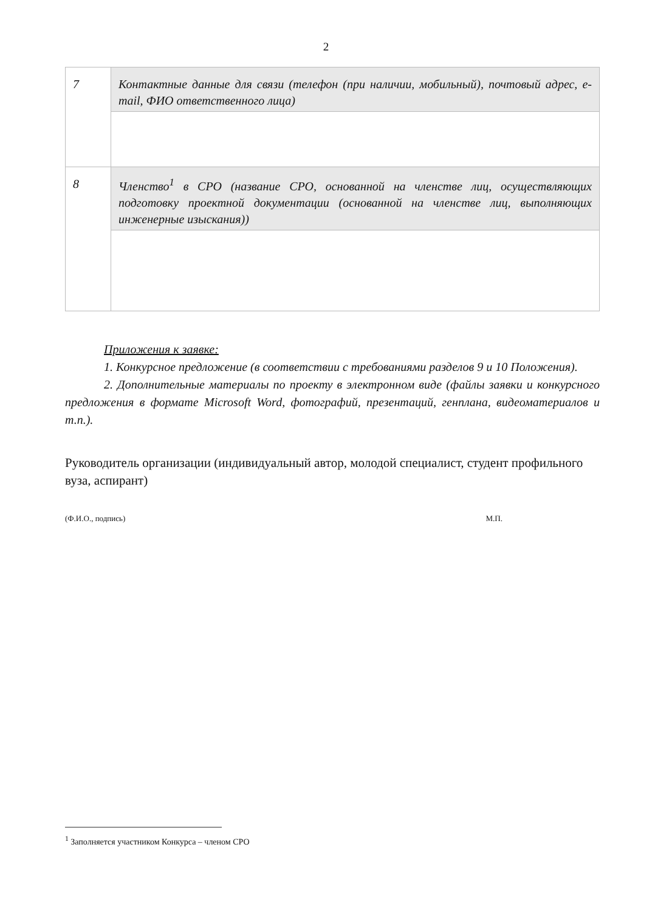2
| 7 | Контактные данные для связи (телефон (при наличии, мобильный), почтовый адрес, e-mail, ФИО ответственного лица) |
| 8 | Членство<sup>1</sup> в СРО (название СРО, основанной на членстве лиц, осуществляющих подготовку проектной документации (основанной на членстве лиц, выполняющих инженерные изыскания)) |
Приложения к заявке:
1. Конкурсное предложение (в соответствии с требованиями разделов 9 и 10 Положения).
2. Дополнительные материалы по проекту в электронном виде (файлы заявки и конкурсного предложения в формате Microsoft Word, фотографий, презентаций, генплана, видеоматериалов и т.п.).
Руководитель организации (индивидуальный автор, молодой специалист, студент профильного вуза, аспирант)
(Ф.И.О., подпись) М.П.
<sup>1</sup> Заполняется участником Конкурса – членом СРО